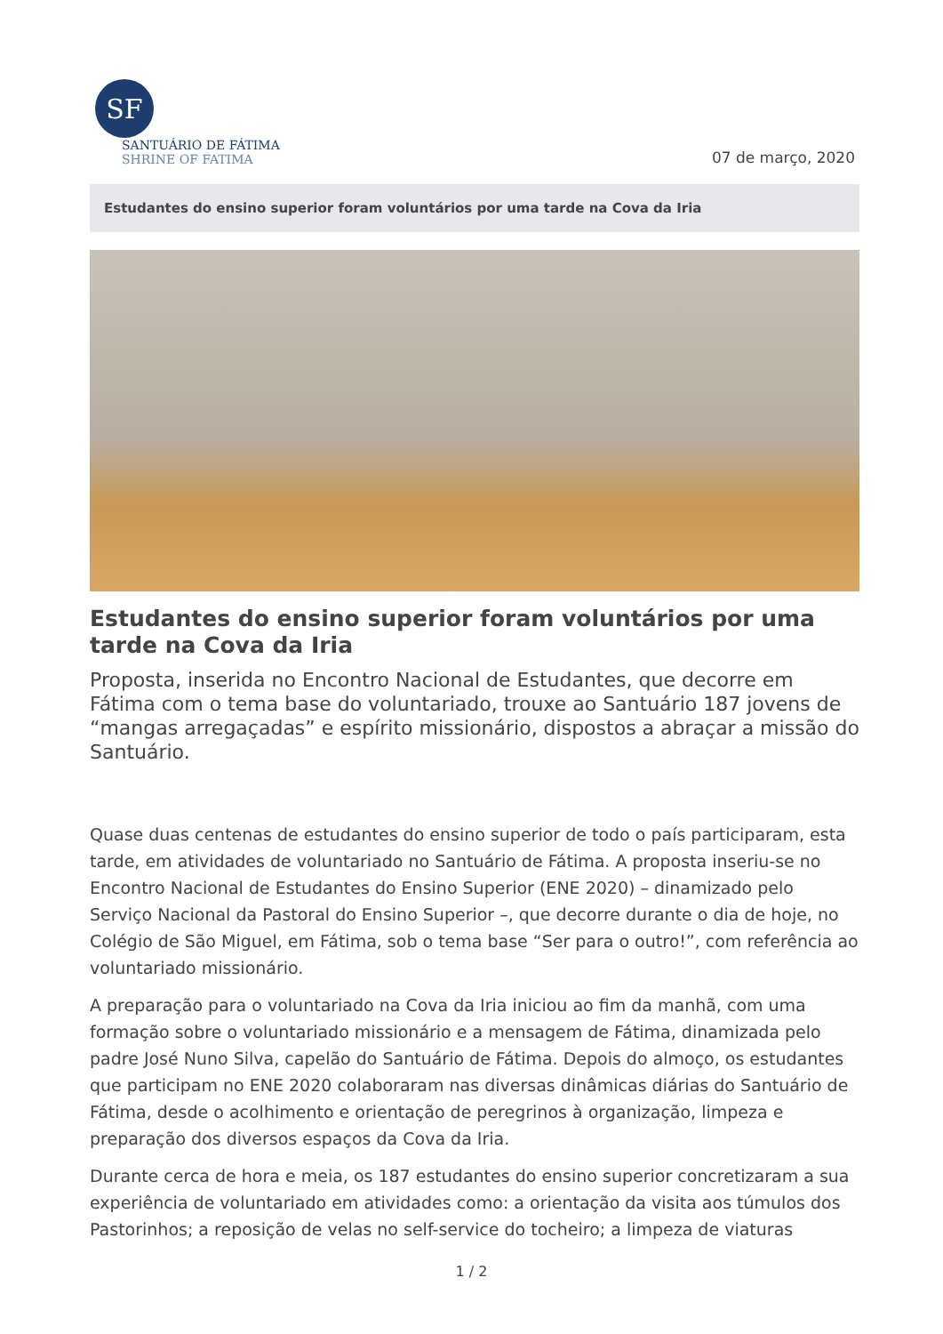SF
SANTUÁRIO DE FÁTIMA
SHRINE OF FATIMA
07 de março, 2020
Estudantes do ensino superior foram voluntários por uma tarde na Cova da Iria
Estudantes do ensino superior foram voluntários por uma tarde na Cova da Iria
Proposta, inserida no Encontro Nacional de Estudantes, que decorre em Fátima com o tema base do voluntariado, trouxe ao Santuário 187 jovens de “mangas arregaçadas” e espírito missionário, dispostos a abraçar a missão do Santuário.
Quase duas centenas de estudantes do ensino superior de todo o país participaram, esta tarde, em atividades de voluntariado no Santuário de Fátima. A proposta inseriu-se no Encontro Nacional de Estudantes do Ensino Superior (ENE 2020) – dinamizado pelo Serviço Nacional da Pastoral do Ensino Superior –, que decorre durante o dia de hoje, no Colégio de São Miguel, em Fátima, sob o tema base “Ser para o outro!”, com referência ao voluntariado missionário.
A preparação para o voluntariado na Cova da Iria iniciou ao fim da manhã, com uma formação sobre o voluntariado missionário e a mensagem de Fátima, dinamizada pelo padre José Nuno Silva, capelão do Santuário de Fátima. Depois do almoço, os estudantes que participam no ENE 2020 colaboraram nas diversas dinâmicas diárias do Santuário de Fátima, desde o acolhimento e orientação de peregrinos à organização, limpeza e preparação dos diversos espaços da Cova da Iria.
Durante cerca de hora e meia, os 187 estudantes do ensino superior concretizaram a sua experiência de voluntariado em atividades como: a orientação da visita aos túmulos dos Pastorinhos; a reposição de velas no self-service do tocheiro; a limpeza de viaturas
1 / 2